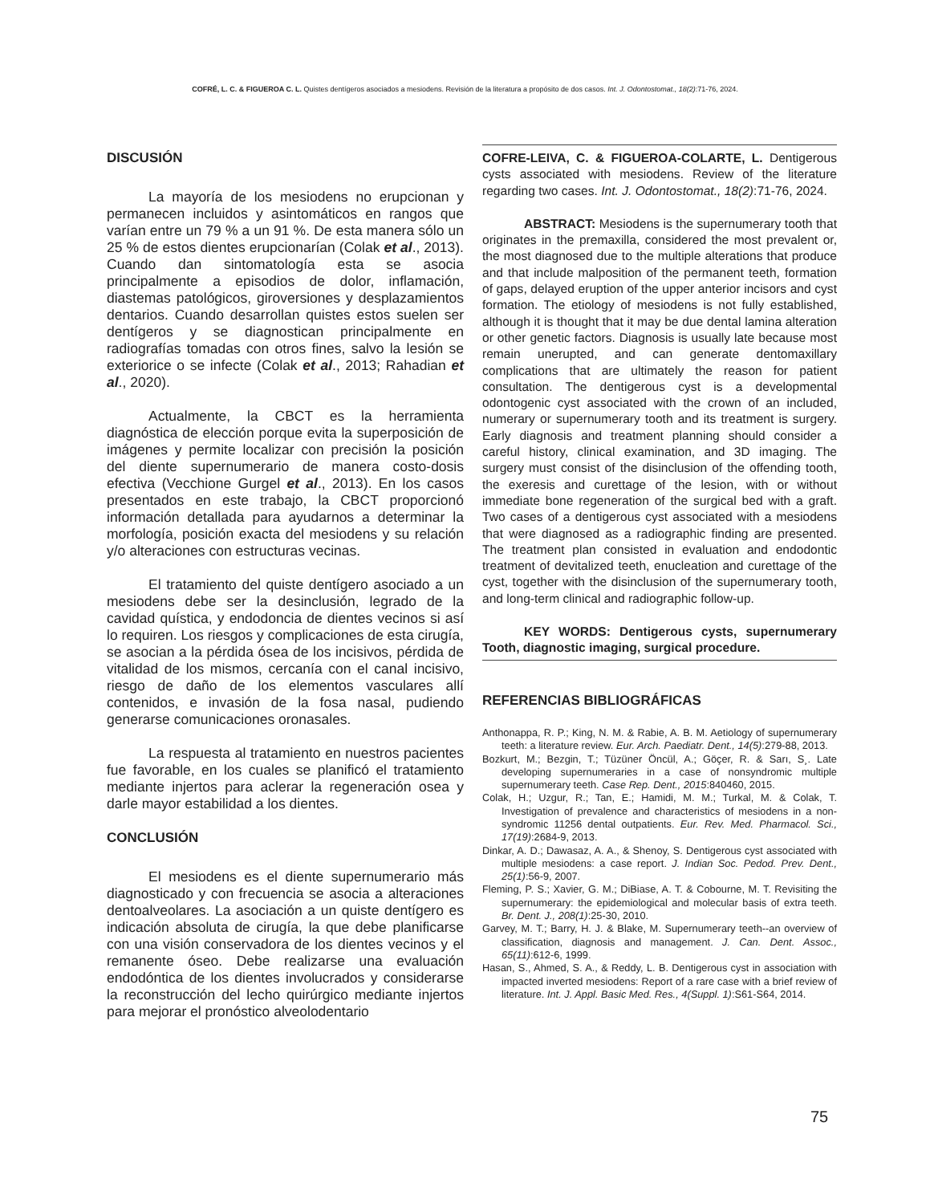COFRÉ, L. C. & FIGUEROA C. L. Quistes dentígeros asociados a mesiodens. Revisión de la literatura a propósito de dos casos. Int. J. Odontostomat., 18(2):71-76, 2024.
DISCUSIÓN
La mayoría de los mesiodens no erupcionan y permanecen incluidos y asintomáticos en rangos que varían entre un 79 % a un 91 %. De esta manera sólo un 25 % de estos dientes erupcionarían (Colak et al., 2013). Cuando dan sintomatología esta se asocia principalmente a episodios de dolor, inflamación, diastemas patológicos, giroversiones y desplazamientos dentarios. Cuando desarrollan quistes estos suelen ser dentígeros y se diagnostican principalmente en radiografías tomadas con otros fines, salvo la lesión se exteriorice o se infecte (Colak et al., 2013; Rahadian et al., 2020).
Actualmente, la CBCT es la herramienta diagnóstica de elección porque evita la superposición de imágenes y permite localizar con precisión la posición del diente supernumerario de manera costo-dosis efectiva (Vecchione Gurgel et al., 2013). En los casos presentados en este trabajo, la CBCT proporcionó información detallada para ayudarnos a determinar la morfología, posición exacta del mesiodens y su relación y/o alteraciones con estructuras vecinas.
El tratamiento del quiste dentígero asociado a un mesiodens debe ser la desinclusión, legrado de la cavidad quística, y endodoncia de dientes vecinos si así lo requiren. Los riesgos y complicaciones de esta cirugía, se asocian a la pérdida ósea de los incisivos, pérdida de vitalidad de los mismos, cercanía con el canal incisivo, riesgo de daño de los elementos vasculares allí contenidos, e invasión de la fosa nasal, pudiendo generarse comunicaciones oronasales.
La respuesta al tratamiento en nuestros pacientes fue favorable, en los cuales se planificó el tratamiento mediante injertos para aclerar la regeneración osea y darle mayor estabilidad a los dientes.
CONCLUSIÓN
El mesiodens es el diente supernumerario más diagnosticado y con frecuencia se asocia a alteraciones dentoalveolares. La asociación a un quiste dentígero es indicación absoluta de cirugía, la que debe planificarse con una visión conservadora de los dientes vecinos y el remanente óseo. Debe realizarse una evaluación endodóntica de los dientes involucrados y considerarse la reconstrucción del lecho quirúrgico mediante injertos para mejorar el pronóstico alveolodentario
COFRE-LEIVA, C. & FIGUEROA-COLARTE, L. Dentigerous cysts associated with mesiodens. Review of the literature regarding two cases. Int. J. Odontostomat., 18(2):71-76, 2024.
ABSTRACT: Mesiodens is the supernumerary tooth that originates in the premaxilla, considered the most prevalent or, the most diagnosed due to the multiple alterations that produce and that include malposition of the permanent teeth, formation of gaps, delayed eruption of the upper anterior incisors and cyst formation. The etiology of mesiodens is not fully established, although it is thought that it may be due dental lamina alteration or other genetic factors. Diagnosis is usually late because most remain unerupted, and can generate dentomaxillary complications that are ultimately the reason for patient consultation. The dentigerous cyst is a developmental odontogenic cyst associated with the crown of an included, numerary or supernumerary tooth and its treatment is surgery. Early diagnosis and treatment planning should consider a careful history, clinical examination, and 3D imaging. The surgery must consist of the disinclusion of the offending tooth, the exeresis and curettage of the lesion, with or without immediate bone regeneration of the surgical bed with a graft. Two cases of a dentigerous cyst associated with a mesiodens that were diagnosed as a radiographic finding are presented. The treatment plan consisted in evaluation and endodontic treatment of devitalized teeth, enucleation and curettage of the cyst, together with the disinclusion of the supernumerary tooth, and long-term clinical and radiographic follow-up.
KEY WORDS: Dentigerous cysts, supernumerary Tooth, diagnostic imaging, surgical procedure.
REFERENCIAS BIBLIOGRÁFICAS
Anthonappa, R. P.; King, N. M. & Rabie, A. B. M. Aetiology of supernumerary teeth: a literature review. Eur. Arch. Paediatr. Dent., 14(5):279-88, 2013.
Bozkurt, M.; Bezgin, T.; Tüzüner Öncül, A.; Göçer, R. & Sarı, S¸. Late developing supernumeraries in a case of nonsyndromic multiple supernumerary teeth. Case Rep. Dent., 2015:840460, 2015.
Colak, H.; Uzgur, R.; Tan, E.; Hamidi, M. M.; Turkal, M. & Colak, T. Investigation of prevalence and characteristics of mesiodens in a non-syndromic 11256 dental outpatients. Eur. Rev. Med. Pharmacol. Sci., 17(19):2684-9, 2013.
Dinkar, A. D.; Dawasaz, A. A., & Shenoy, S. Dentigerous cyst associated with multiple mesiodens: a case report. J. Indian Soc. Pedod. Prev. Dent., 25(1):56-9, 2007.
Fleming, P. S.; Xavier, G. M.; DiBiase, A. T. & Cobourne, M. T. Revisiting the supernumerary: the epidemiological and molecular basis of extra teeth. Br. Dent. J., 208(1):25-30, 2010.
Garvey, M. T.; Barry, H. J. & Blake, M. Supernumerary teeth--an overview of classification, diagnosis and management. J. Can. Dent. Assoc., 65(11):612-6, 1999.
Hasan, S., Ahmed, S. A., & Reddy, L. B. Dentigerous cyst in association with impacted inverted mesiodens: Report of a rare case with a brief review of literature. Int. J. Appl. Basic Med. Res., 4(Suppl. 1):S61-S64, 2014.
75